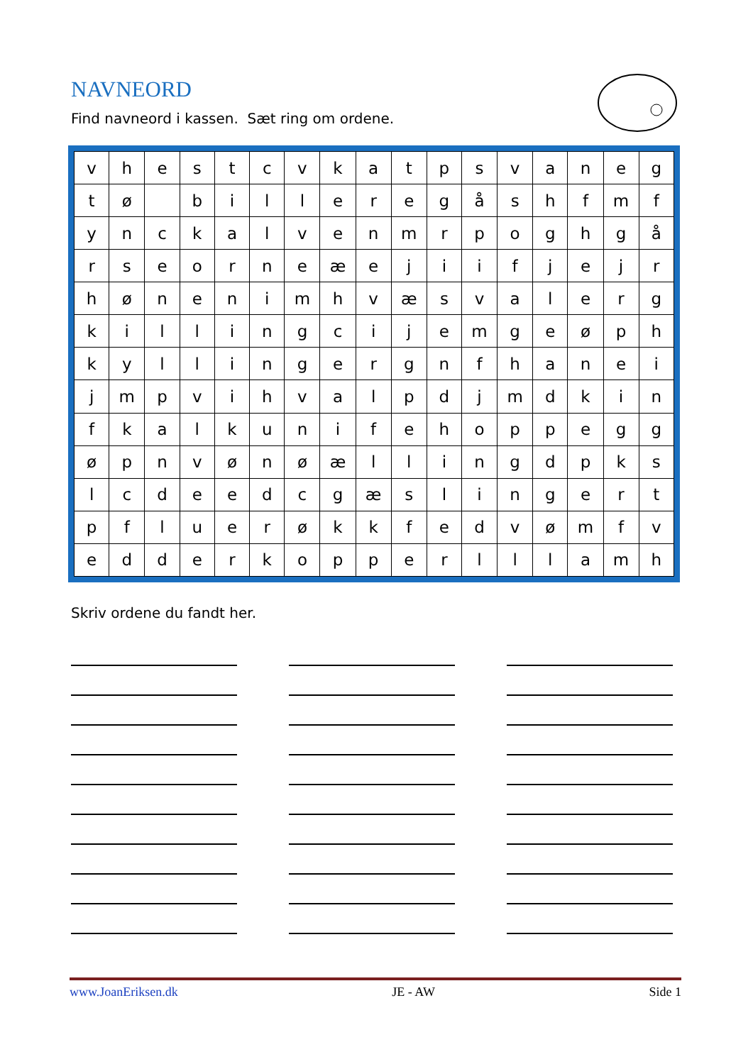NAVNEORD
Find navneord i kassen. Sæt ring om ordene.
| v | h | e | s | t | c | v | k | a | t | p | s | v | a | n | e | g |
| t | ø | | b | i | l | l | e | r | e | g | å | s | h | f | m | f |
| y | n | c | k | a | l | v | e | n | m | r | p | o | g | h | g | å |
| r | s | e | o | r | n | e | æ | e | j | i | i | f | j | e | j | r |
| h | ø | n | e | n | i | m | h | v | æ | s | v | a | l | e | r | g |
| k | i | l | l | i | n | g | c | i | j | e | m | g | e | ø | p | h |
| k | y | l | l | i | n | g | e | r | g | n | f | h | a | n | e | i |
| j | m | p | v | i | h | v | a | l | p | d | j | m | d | k | i | n |
| f | k | a | l | k | u | n | i | f | e | h | o | p | p | e | g | g |
| ø | p | n | v | ø | n | ø | æ | l | l | i | n | g | d | p | k | s |
| l | c | d | e | e | d | c | g | æ | s | l | i | n | g | e | r | t |
| p | f | l | u | e | r | ø | k | k | f | e | d | v | ø | m | f | v |
| e | d | d | e | r | k | o | p | p | e | r | l | l | l | a | m | h |
Skriv ordene du fandt her.
www.JoanEriksen.dk JE - AW Side 1